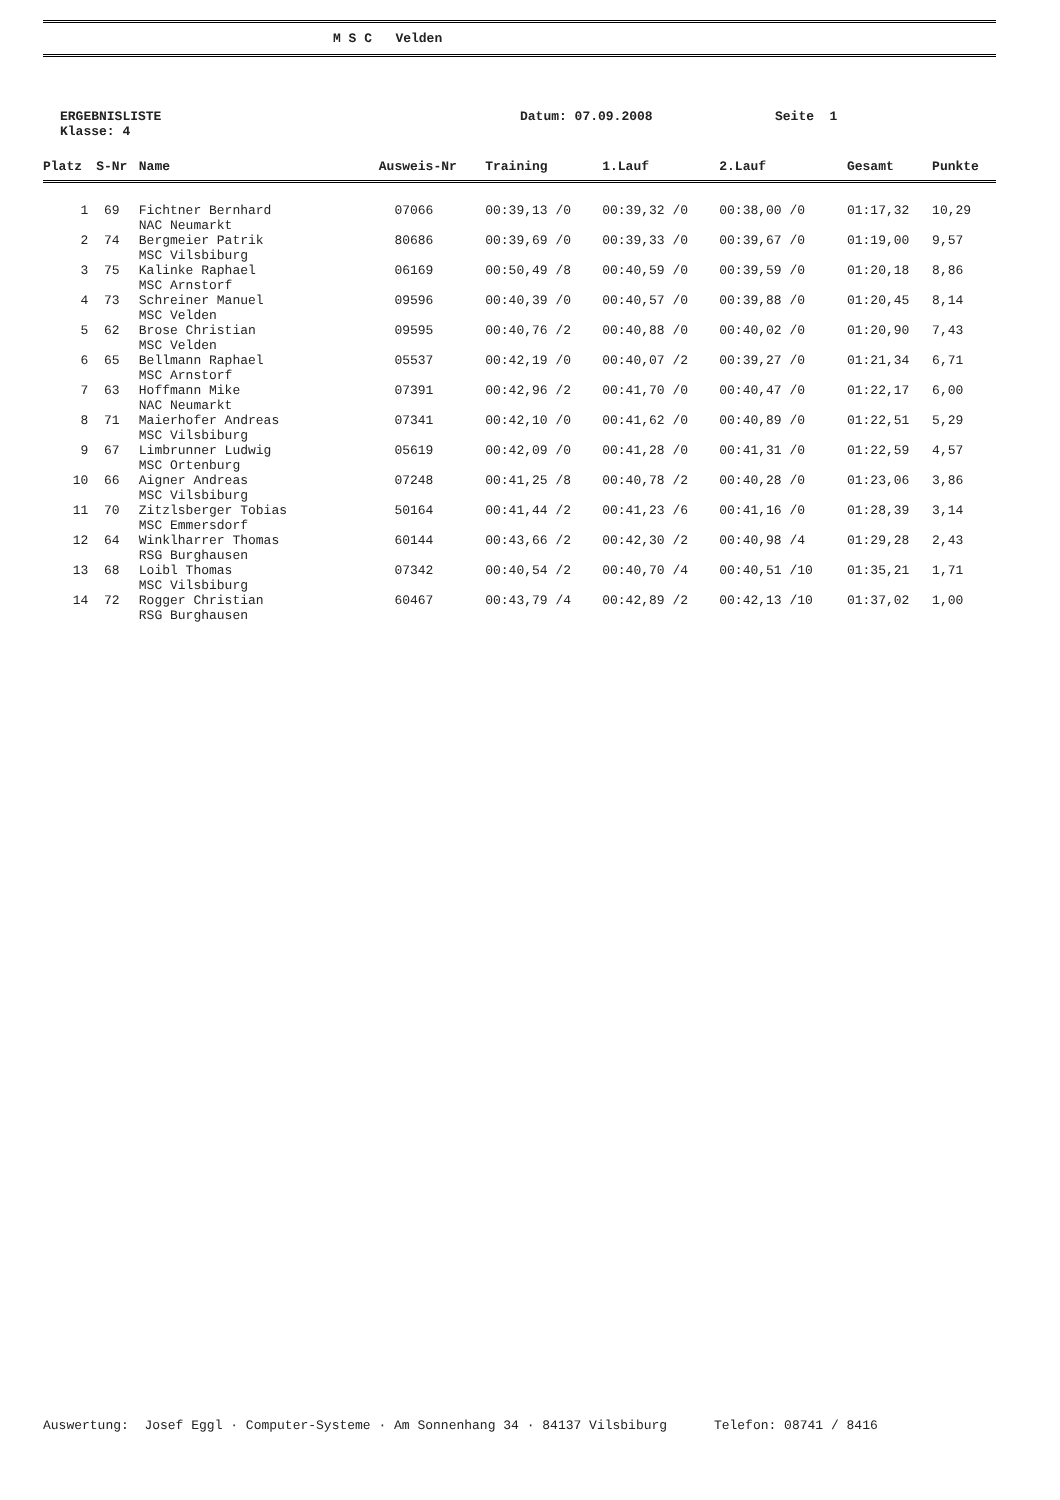M S C Velden
ERGEBNISLISTE
Klasse: 4
Datum: 07.09.2008 Seite 1
| Platz | S-Nr | Name | Ausweis-Nr | Training | 1.Lauf | 2.Lauf | Gesamt | Punkte |
| --- | --- | --- | --- | --- | --- | --- | --- | --- |
| 1 | 69 | Fichtner Bernhard NAC Neumarkt | 07066 | 00:39,13 /0 | 00:39,32 /0 | 00:38,00 /0 | 01:17,32 | 10,29 |
| 2 | 74 | Bergmeier Patrik MSC Vilsbiburg | 80686 | 00:39,69 /0 | 00:39,33 /0 | 00:39,67 /0 | 01:19,00 | 9,57 |
| 3 | 75 | Kalinke Raphael MSC Arnstorf | 06169 | 00:50,49 /8 | 00:40,59 /0 | 00:39,59 /0 | 01:20,18 | 8,86 |
| 4 | 73 | Schreiner Manuel MSC Velden | 09596 | 00:40,39 /0 | 00:40,57 /0 | 00:39,88 /0 | 01:20,45 | 8,14 |
| 5 | 62 | Brose Christian MSC Velden | 09595 | 00:40,76 /2 | 00:40,88 /0 | 00:40,02 /0 | 01:20,90 | 7,43 |
| 6 | 65 | Bellmann Raphael MSC Arnstorf | 05537 | 00:42,19 /0 | 00:40,07 /2 | 00:39,27 /0 | 01:21,34 | 6,71 |
| 7 | 63 | Hoffmann Mike NAC Neumarkt | 07391 | 00:42,96 /2 | 00:41,70 /0 | 00:40,47 /0 | 01:22,17 | 6,00 |
| 8 | 71 | Maierhofer Andreas MSC Vilsbiburg | 07341 | 00:42,10 /0 | 00:41,62 /0 | 00:40,89 /0 | 01:22,51 | 5,29 |
| 9 | 67 | Limbrunner Ludwig MSC Ortenburg | 05619 | 00:42,09 /0 | 00:41,28 /0 | 00:41,31 /0 | 01:22,59 | 4,57 |
| 10 | 66 | Aigner Andreas MSC Vilsbiburg | 07248 | 00:41,25 /8 | 00:40,78 /2 | 00:40,28 /0 | 01:23,06 | 3,86 |
| 11 | 70 | Zitzlsberger Tobias MSC Emmersdorf | 50164 | 00:41,44 /2 | 00:41,23 /6 | 00:41,16 /0 | 01:28,39 | 3,14 |
| 12 | 64 | Winklharrer Thomas RSG Burghausen | 60144 | 00:43,66 /2 | 00:42,30 /2 | 00:40,98 /4 | 01:29,28 | 2,43 |
| 13 | 68 | Loibl Thomas MSC Vilsbiburg | 07342 | 00:40,54 /2 | 00:40,70 /4 | 00:40,51 /10 | 01:35,21 | 1,71 |
| 14 | 72 | Rogger Christian RSG Burghausen | 60467 | 00:43,79 /4 | 00:42,89 /2 | 00:42,13 /10 | 01:37,02 | 1,00 |
Auswertung: Josef Eggl · Computer-Systeme · Am Sonnenhang 34 · 84137 Vilsbiburg Telefon: 08741 / 8416